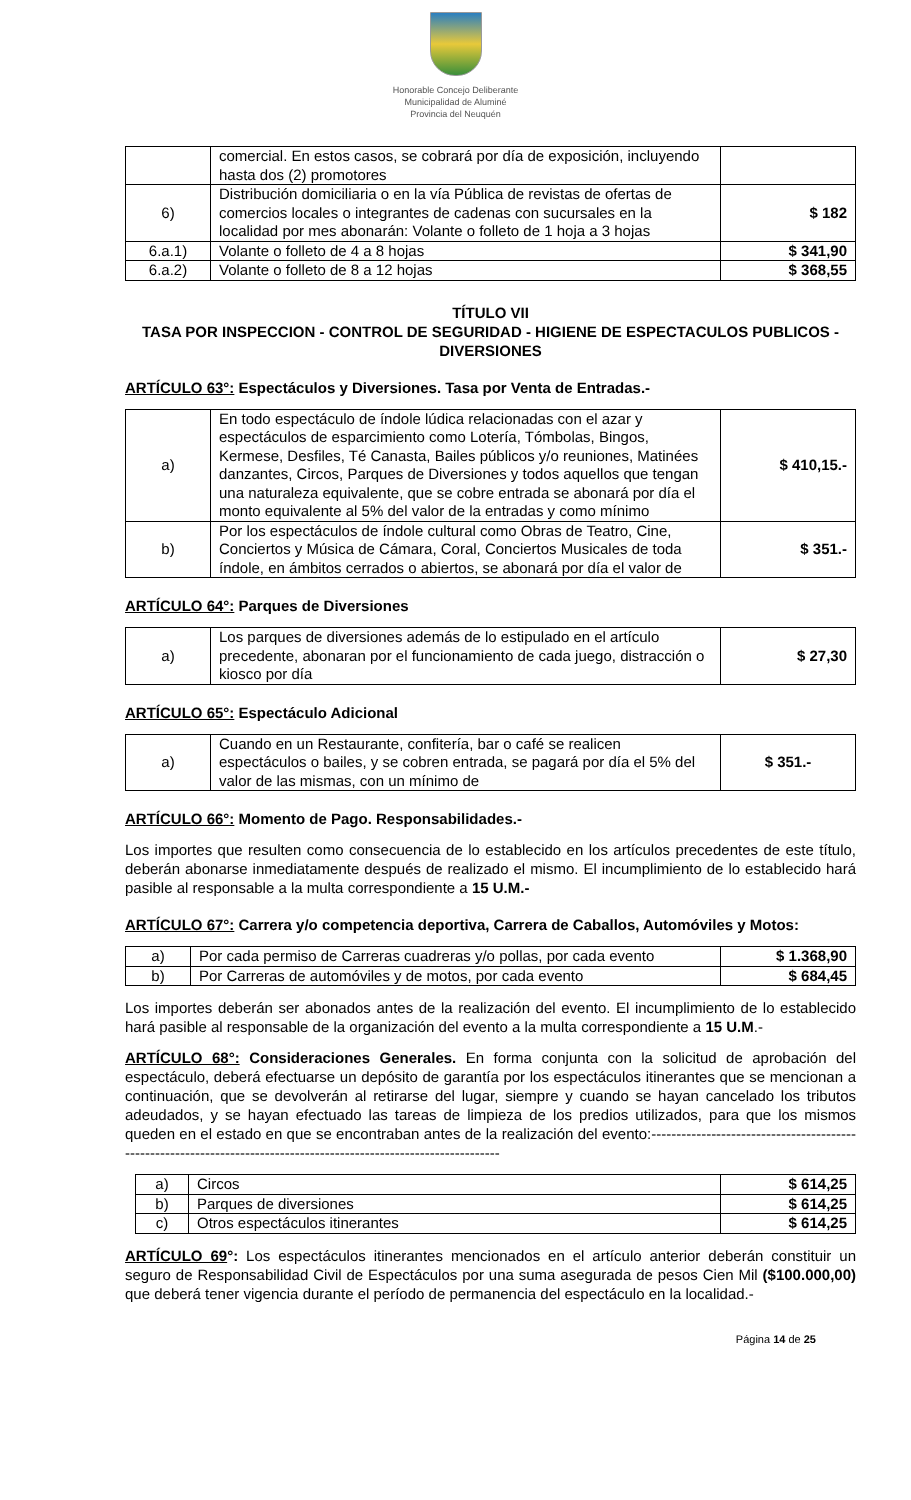Honorable Concejo Deliberante
Municipalidad de Aluminé
Provincia del Neuquén
| | comercial. En estos casos, se cobrará por día de exposición, incluyendo hasta dos (2) promotores | |
| 6) | Distribución domiciliaria o en la vía Pública de revistas de ofertas de comercios locales o integrantes de cadenas con sucursales en la localidad por mes abonarán: Volante o folleto de 1 hoja a 3 hojas | $ 182 |
| 6.a.1) | Volante o folleto de 4 a 8 hojas | $ 341,90 |
| 6.a.2) | Volante o folleto de 8 a 12 hojas | $ 368,55 |
TÍTULO VII
TASA POR INSPECCION - CONTROL DE SEGURIDAD - HIGIENE DE ESPECTACULOS PUBLICOS - DIVERSIONES
ARTÍCULO 63°: Espectáculos y Diversiones. Tasa por Venta de Entradas.-
| a) | En todo espectáculo de índole lúdica relacionadas con el azar y espectáculos de esparcimiento como Lotería, Tómbolas, Bingos, Kermese, Desfiles, Té Canasta, Bailes públicos y/o reuniones, Matinées danzantes, Circos, Parques de Diversiones y todos aquellos que tengan una naturaleza equivalente, que se cobre entrada se abonará por día el monto equivalente al 5% del valor de la entradas y como mínimo | $ 410,15.- |
| b) | Por los espectáculos de índole cultural como Obras de Teatro, Cine, Conciertos y Música de Cámara, Coral, Conciertos Musicales de toda índole, en ámbitos cerrados o abiertos, se abonará por día el valor de | $ 351.- |
ARTÍCULO 64°: Parques de Diversiones
| a) | Los parques de diversiones además de lo estipulado en el artículo precedente, abonaran por el funcionamiento de cada juego, distracción o kiosco por día | $ 27,30 |
ARTÍCULO 65°: Espectáculo Adicional
| a) | Cuando en un Restaurante, confitería, bar o café se realicen espectáculos o bailes, y se cobren entrada, se pagará por día el 5% del valor de las mismas, con un mínimo de | $ 351.- |
ARTÍCULO 66°: Momento de Pago. Responsabilidades.-
Los importes que resulten como consecuencia de lo establecido en los artículos precedentes de este título, deberán abonarse inmediatamente después de realizado el mismo. El incumplimiento de lo establecido hará pasible al responsable a la multa correspondiente a 15 U.M.-
ARTÍCULO 67°: Carrera y/o competencia deportiva, Carrera de Caballos, Automóviles y Motos:
| a) | Por cada permiso de Carreras cuadreras y/o pollas, por cada evento | $ 1.368,90 |
| b) | Por Carreras de automóviles y de motos, por cada evento | $ 684,45 |
Los importes deberán ser abonados antes de la realización del evento. El incumplimiento de lo establecido hará pasible al responsable de la organización del evento a la multa correspondiente a 15 U.M.-
ARTÍCULO 68°: Consideraciones Generales. En forma conjunta con la solicitud de aprobación del espectáculo, deberá efectuarse un depósito de garantía por los espectáculos itinerantes que se mencionan a continuación, que se devolverán al retirarse del lugar, siempre y cuando se hayan cancelado los tributos adeudados, y se hayan efectuado las tareas de limpieza de los predios utilizados, para que los mismos queden en el estado en que se encontraban antes de la realización del evento:--------------------------------------------------------------------------------------------------------------------
| a) | Circos | $ 614,25 |
| b) | Parques de diversiones | $ 614,25 |
| c) | Otros espectáculos itinerantes | $ 614,25 |
ARTÍCULO 69°: Los espectáculos itinerantes mencionados en el artículo anterior deberán constituir un seguro de Responsabilidad Civil de Espectáculos por una suma asegurada de pesos Cien Mil ($100.000,00) que deberá tener vigencia durante el período de permanencia del espectáculo en la localidad.-
Página 14 de 25